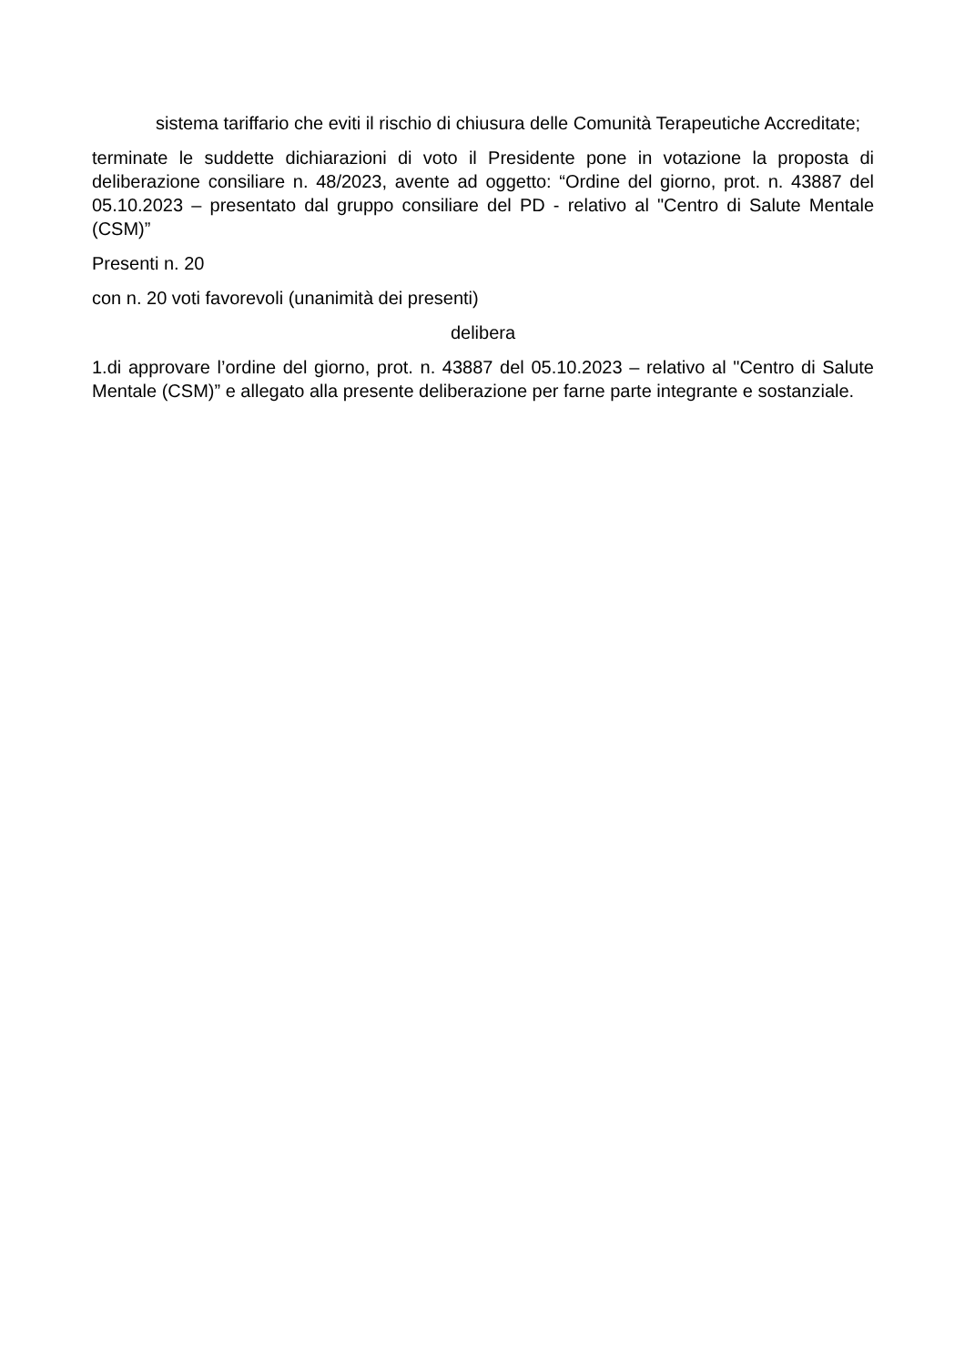sistema tariffario che eviti il rischio di chiusura delle Comunità Terapeutiche Accreditate;
terminate le suddette dichiarazioni di voto il Presidente pone in votazione la proposta di deliberazione consiliare n. 48/2023, avente ad oggetto: “Ordine del giorno, prot. n. 43887 del 05.10.2023 – presentato dal gruppo consiliare del PD - relativo al "Centro di Salute Mentale (CSM)”
Presenti n. 20
con n. 20 voti favorevoli (unanimità dei presenti)
delibera
1.di approvare l’ordine del giorno, prot. n. 43887 del 05.10.2023 – relativo al "Centro di Salute Mentale (CSM)” e allegato alla presente deliberazione per farne parte integrante e sostanziale.